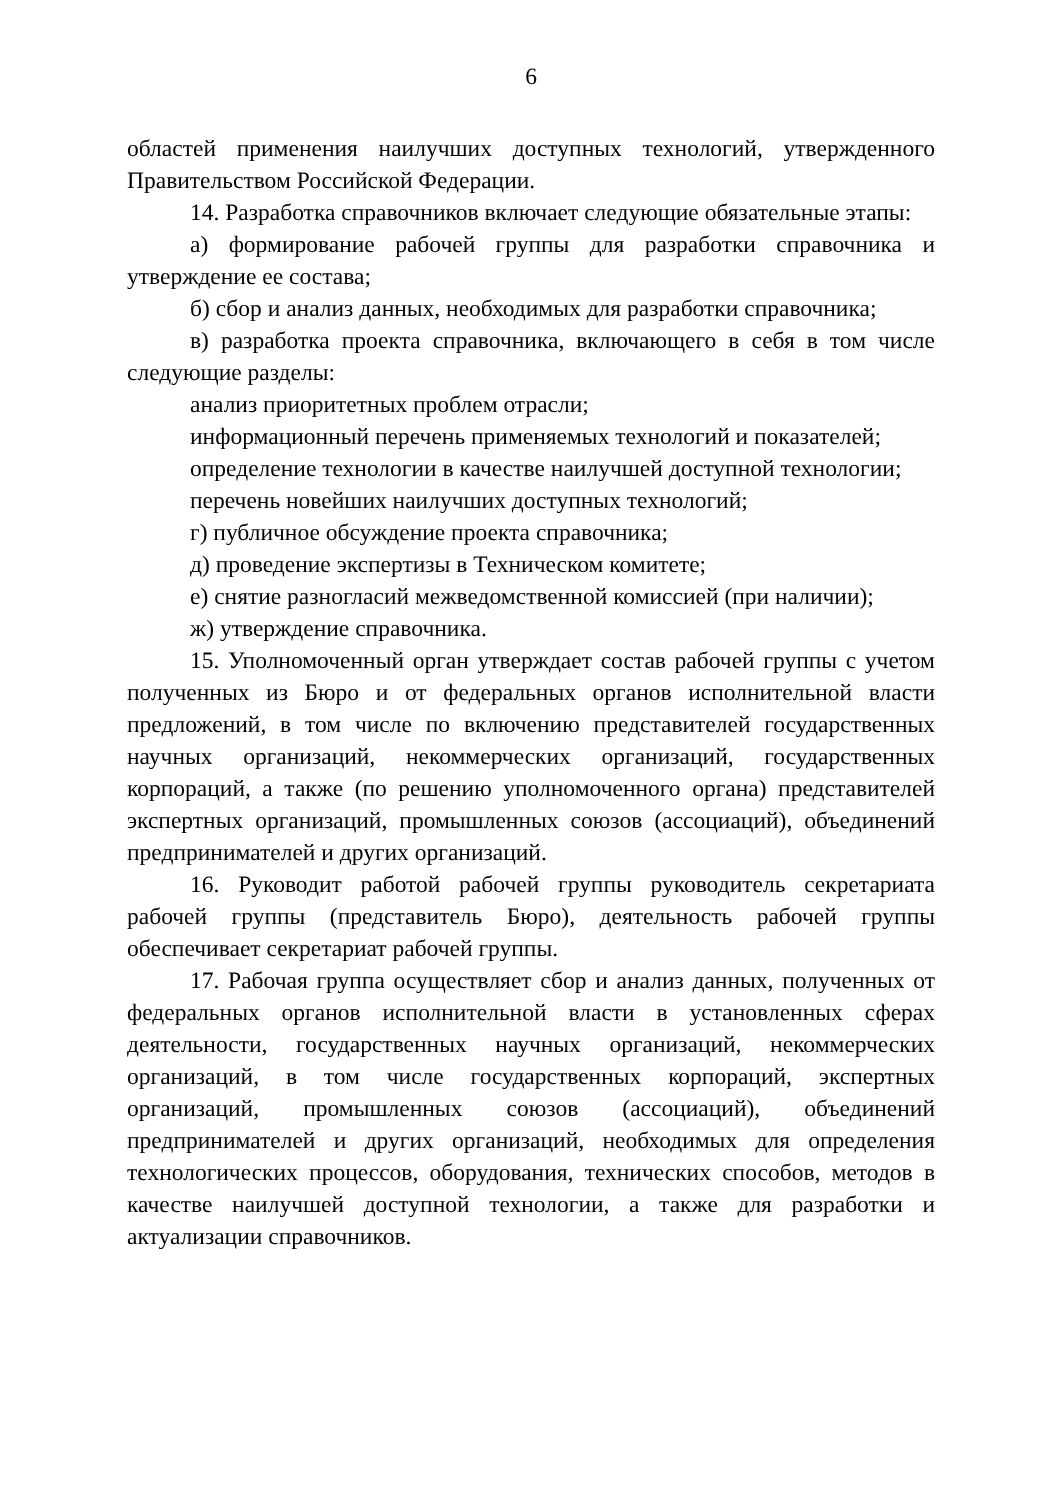6
областей применения наилучших доступных технологий, утвержденного Правительством Российской Федерации.
14. Разработка справочников включает следующие обязательные этапы:
а) формирование рабочей группы для разработки справочника и утверждение ее состава;
б) сбор и анализ данных, необходимых для разработки справочника;
в) разработка проекта справочника, включающего в себя в том числе следующие разделы:
анализ приоритетных проблем отрасли;
информационный перечень применяемых технологий и показателей;
определение технологии в качестве наилучшей доступной технологии;
перечень новейших наилучших доступных технологий;
г) публичное обсуждение проекта справочника;
д) проведение экспертизы в Техническом комитете;
е) снятие разногласий межведомственной комиссией (при наличии);
ж) утверждение справочника.
15. Уполномоченный орган утверждает состав рабочей группы с учетом полученных из Бюро и от федеральных органов исполнительной власти предложений, в том числе по включению представителей государственных научных организаций, некоммерческих организаций, государственных корпораций, а также (по решению уполномоченного органа) представителей экспертных организаций, промышленных союзов (ассоциаций), объединений предпринимателей и других организаций.
16. Руководит работой рабочей группы руководитель секретариата рабочей группы (представитель Бюро), деятельность рабочей группы обеспечивает секретариат рабочей группы.
17. Рабочая группа осуществляет сбор и анализ данных, полученных от федеральных органов исполнительной власти в установленных сферах деятельности, государственных научных организаций, некоммерческих организаций, в том числе государственных корпораций, экспертных организаций, промышленных союзов (ассоциаций), объединений предпринимателей и других организаций, необходимых для определения технологических процессов, оборудования, технических способов, методов в качестве наилучшей доступной технологии, а также для разработки и актуализации справочников.